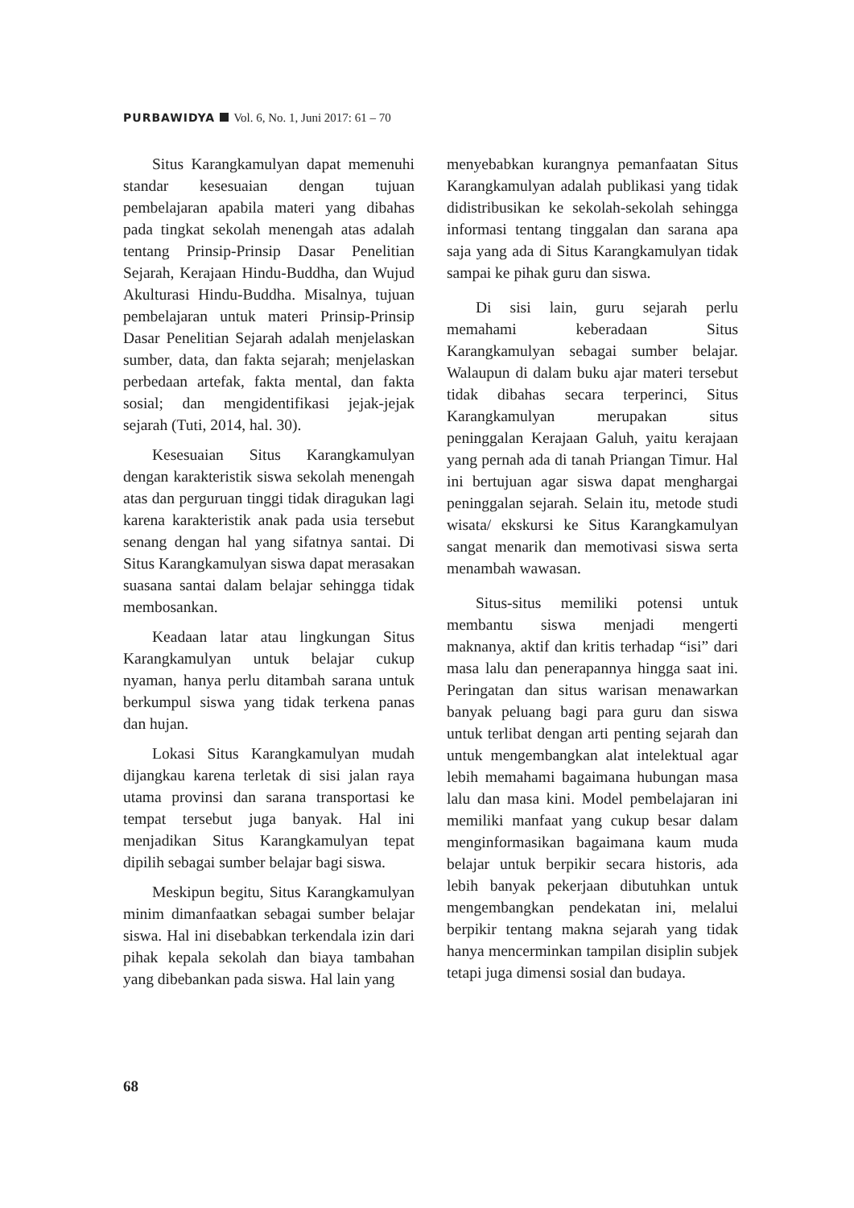PURBAWIDYA Vol. 6, No. 1, Juni 2017: 61 – 70
Situs Karangkamulyan dapat memenuhi standar kesesuaian dengan tujuan pembelajaran apabila materi yang dibahas pada tingkat sekolah menengah atas adalah tentang Prinsip-Prinsip Dasar Penelitian Sejarah, Kerajaan Hindu-Buddha, dan Wujud Akulturasi Hindu-Buddha. Misalnya, tujuan pembelajaran untuk materi Prinsip-Prinsip Dasar Penelitian Sejarah adalah menjelaskan sumber, data, dan fakta sejarah; menjelaskan perbedaan artefak, fakta mental, dan fakta sosial; dan mengidentifikasi jejak-jejak sejarah (Tuti, 2014, hal. 30).
Kesesuaian Situs Karangkamulyan dengan karakteristik siswa sekolah menengah atas dan perguruan tinggi tidak diragukan lagi karena karakteristik anak pada usia tersebut senang dengan hal yang sifatnya santai. Di Situs Karangkamulyan siswa dapat merasakan suasana santai dalam belajar sehingga tidak membosankan.
Keadaan latar atau lingkungan Situs Karangkamulyan untuk belajar cukup nyaman, hanya perlu ditambah sarana untuk berkumpul siswa yang tidak terkena panas dan hujan.
Lokasi Situs Karangkamulyan mudah dijangkau karena terletak di sisi jalan raya utama provinsi dan sarana transportasi ke tempat tersebut juga banyak. Hal ini menjadikan Situs Karangkamulyan tepat dipilih sebagai sumber belajar bagi siswa.
Meskipun begitu, Situs Karangkamulyan minim dimanfaatkan sebagai sumber belajar siswa. Hal ini disebabkan terkendala izin dari pihak kepala sekolah dan biaya tambahan yang dibebankan pada siswa. Hal lain yang
menyebabkan kurangnya pemanfaatan Situs Karangkamulyan adalah publikasi yang tidak didistribusikan ke sekolah-sekolah sehingga informasi tentang tinggalan dan sarana apa saja yang ada di Situs Karangkamulyan tidak sampai ke pihak guru dan siswa.
Di sisi lain, guru sejarah perlu memahami keberadaan Situs Karangkamulyan sebagai sumber belajar. Walaupun di dalam buku ajar materi tersebut tidak dibahas secara terperinci, Situs Karangkamulyan merupakan situs peninggalan Kerajaan Galuh, yaitu kerajaan yang pernah ada di tanah Priangan Timur. Hal ini bertujuan agar siswa dapat menghargai peninggalan sejarah. Selain itu, metode studi wisata/ ekskursi ke Situs Karangkamulyan sangat menarik dan memotivasi siswa serta menambah wawasan.
Situs-situs memiliki potensi untuk membantu siswa menjadi mengerti maknanya, aktif dan kritis terhadap “isi” dari masa lalu dan penerapannya hingga saat ini. Peringatan dan situs warisan menawarkan banyak peluang bagi para guru dan siswa untuk terlibat dengan arti penting sejarah dan untuk mengembangkan alat intelektual agar lebih memahami bagaimana hubungan masa lalu dan masa kini. Model pembelajaran ini memiliki manfaat yang cukup besar dalam menginformasikan bagaimana kaum muda belajar untuk berpikir secara historis, ada lebih banyak pekerjaan dibutuhkan untuk mengembangkan pendekatan ini, melalui berpikir tentang makna sejarah yang tidak hanya mencerminkan tampilan disiplin subjek tetapi juga dimensi sosial dan budaya.
68